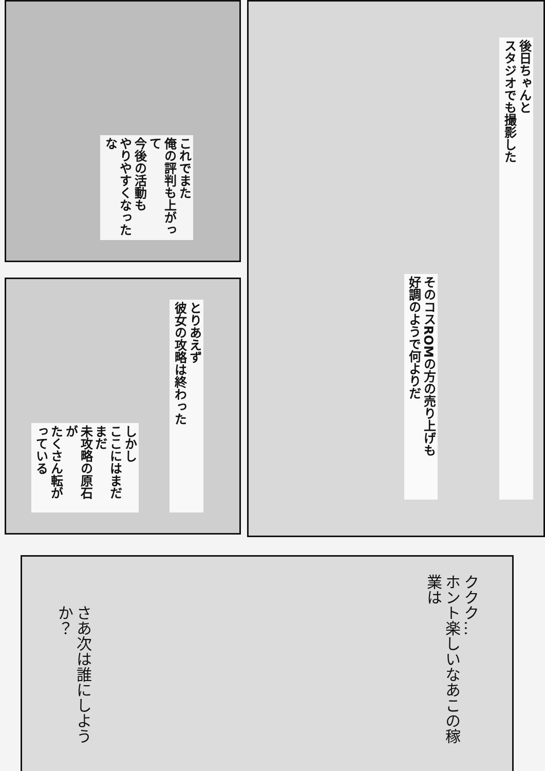後日ちゃんと
スタジオでも撮影した
そのコスROMの方の売り上げも
好調のようで何よりだ
これでまた
俺の評判も上がって
今後の活動も
やりやすくなったな
とりあえず
彼女の攻略は終わった
しかし
ここにはまだまだ
未攻略の原石が
たくさん転がっている
ククク…
ホント楽しいなあこの稼業は
さあ次は誰にしようか？